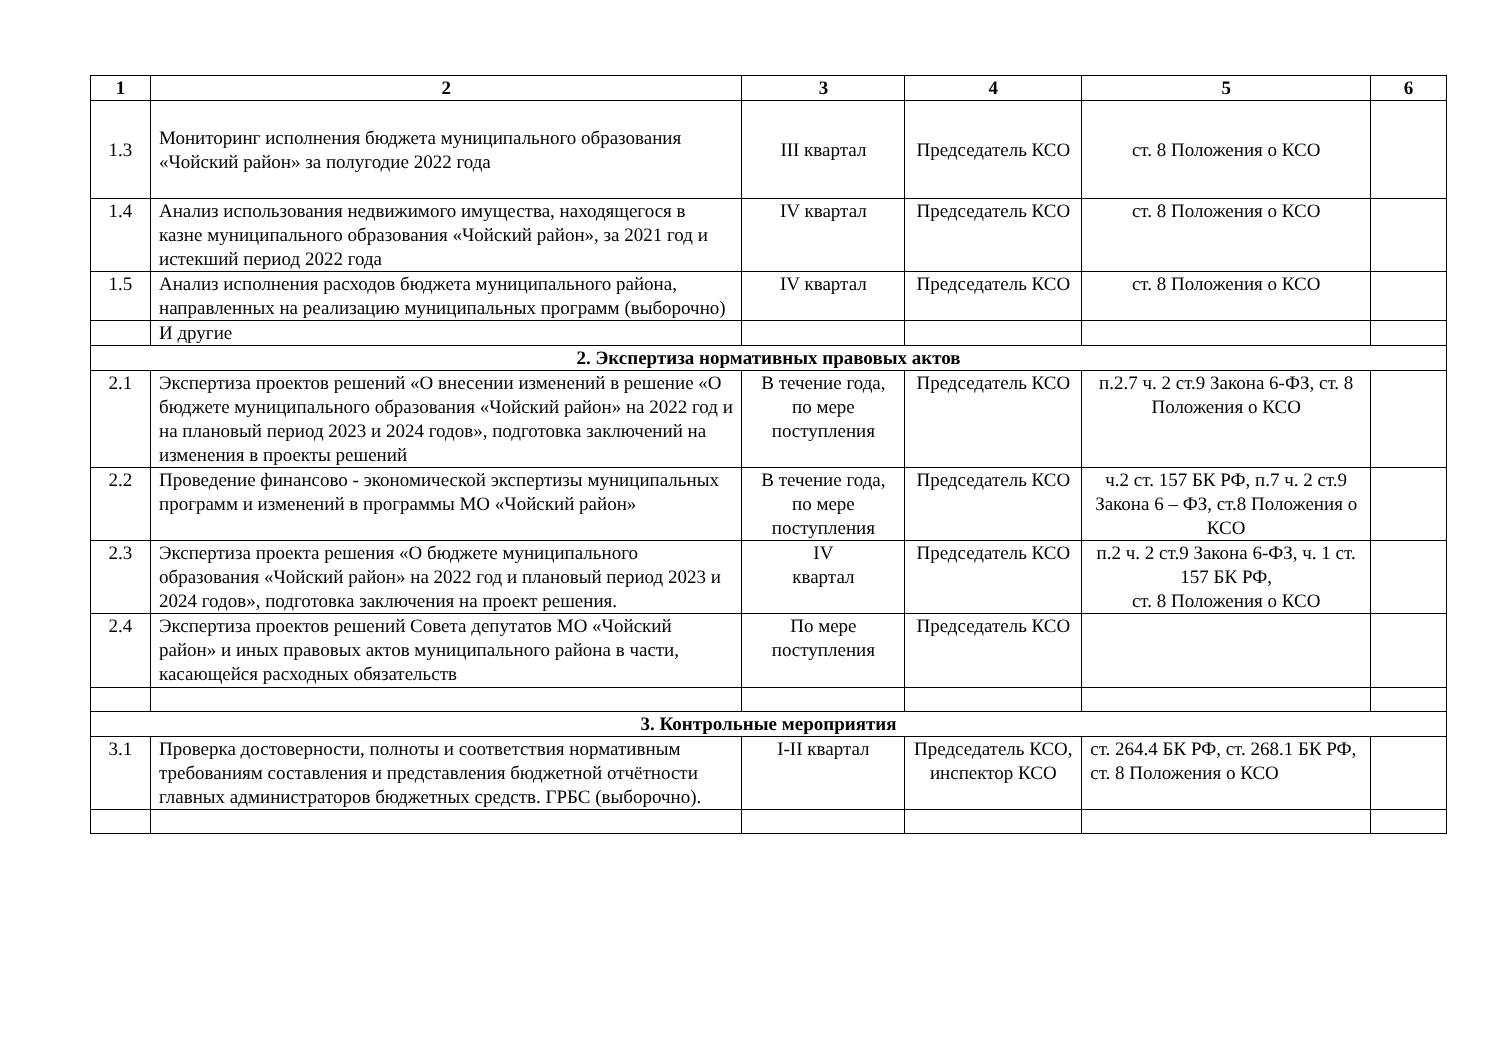| 1 | 2 | 3 | 4 | 5 | 6 |
| --- | --- | --- | --- | --- | --- |
| 1.3 | Мониторинг исполнения бюджета муниципального образования «Чойский район» за полугодие 2022 года | III квартал | Председатель КСО | ст. 8 Положения о КСО | |
| 1.4 | Анализ использования недвижимого имущества, находящегося в казне муниципального образования «Чойский район», за 2021 год и истекший период 2022 года | IV квартал | Председатель КСО | ст. 8 Положения о КСО | |
| 1.5 | Анализ исполнения расходов бюджета муниципального района, направленных на реализацию муниципальных программ (выборочно) | IV квартал | Председатель КСО | ст. 8 Положения о КСО | |
| | И другие | | | | |
| 2. Экспертиза нормативных правовых актов | | | | | |
| 2.1 | Экспертиза проектов решений «О внесении изменений в решение «О бюджете муниципального образования «Чойский район» на 2022 год и на плановый период 2023 и 2024 годов», подготовка заключений на изменения в проекты решений | В течение года, по мере поступления | Председатель КСО | п.2.7 ч. 2 ст.9 Закона 6-ФЗ, ст. 8 Положения о КСО | |
| 2.2 | Проведение финансово - экономической экспертизы муниципальных программ и изменений в программы МО «Чойский район» | В течение года, по мере поступления | Председатель КСО | ч.2 ст. 157 БК РФ, п.7 ч. 2 ст.9 Закона 6 – ФЗ, ст.8 Положения о КСО | |
| 2.3 | Экспертиза проекта решения «О бюджете муниципального образования «Чойский район» на 2022 год и плановый период 2023 и 2024 годов», подготовка заключения на проект решения. | IV квартал | Председатель КСО | п.2 ч. 2 ст.9 Закона 6-ФЗ, ч. 1 ст. 157 БК РФ, ст. 8 Положения о КСО | |
| 2.4 | Экспертиза проектов решений Совета депутатов МО «Чойский район» и иных правовых актов муниципального района в части, касающейся расходных обязательств | По мере поступления | Председатель КСО | | |
| 3. Контрольные мероприятия | | | | | |
| 3.1 | Проверка достоверности, полноты и соответствия нормативным требованиям составления и представления бюджетной отчётности главных администраторов бюджетных средств. ГРБС (выборочно). | I-II квартал | Председатель КСО, инспектор КСО | ст. 264.4 БК РФ, ст. 268.1 БК РФ, ст. 8 Положения о КСО | |